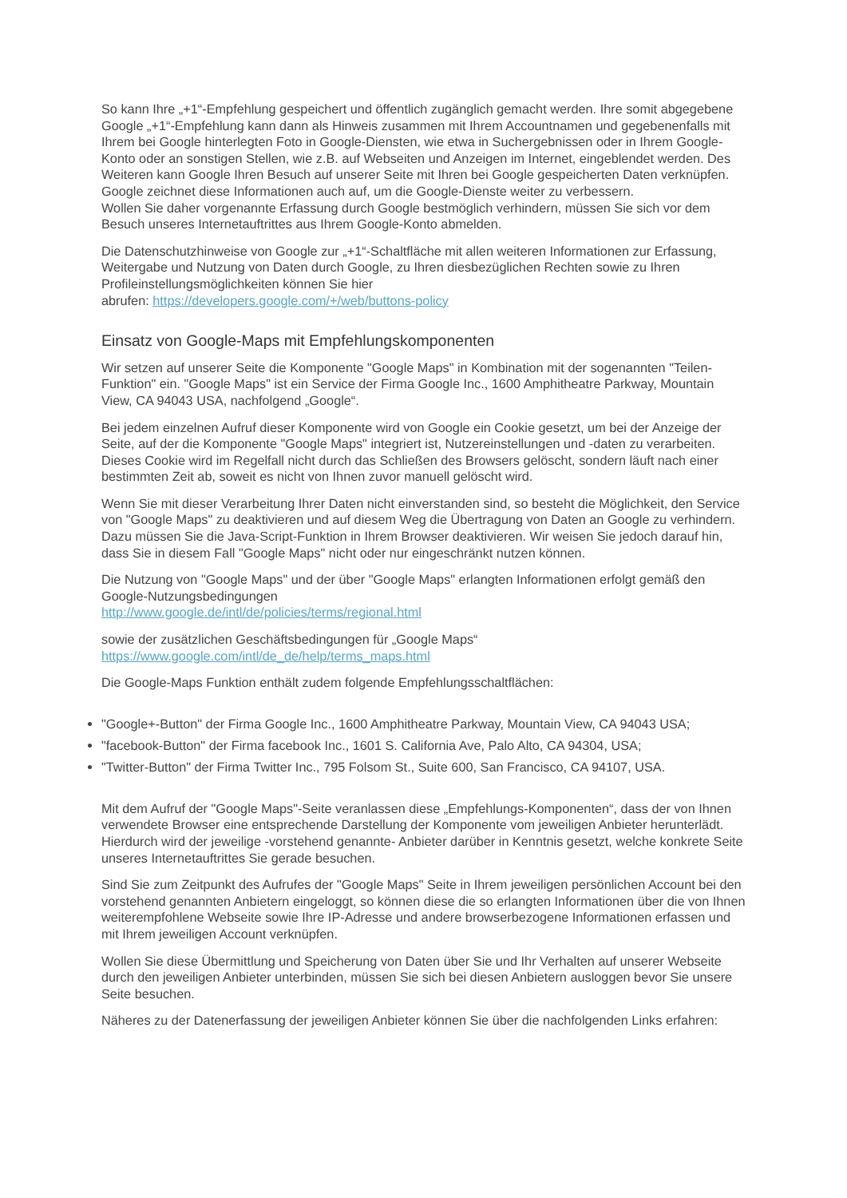So kann Ihre „+1“-Empfehlung gespeichert und öffentlich zugänglich gemacht werden. Ihre somit abgegebene Google „+1“-Empfehlung kann dann als Hinweis zusammen mit Ihrem Accountnamen und gegebenenfalls mit Ihrem bei Google hinterlegten Foto in Google-Diensten, wie etwa in Suchergebnissen oder in Ihrem Google-Konto oder an sonstigen Stellen, wie z.B. auf Webseiten und Anzeigen im Internet, eingeblendet werden. Des Weiteren kann Google Ihren Besuch auf unserer Seite mit Ihren bei Google gespeicherten Daten verknüpfen. Google zeichnet diese Informationen auch auf, um die Google-Dienste weiter zu verbessern.
Wollen Sie daher vorgenannte Erfassung durch Google bestmöglich verhindern, müssen Sie sich vor dem Besuch unseres Internetauftrittes aus Ihrem Google-Konto abmelden.
Die Datenschutzhinweise von Google zur „+1“-Schaltfläche mit allen weiteren Informationen zur Erfassung, Weitergabe und Nutzung von Daten durch Google, zu Ihren diesbezüglichen Rechten sowie zu Ihren Profileinstellungsmöglichkeiten können Sie hier
abrufen: https://developers.google.com/+/web/buttons-policy
Einsatz von Google-Maps mit Empfehlungskomponenten
Wir setzen auf unserer Seite die Komponente "Google Maps" in Kombination mit der sogenannten "Teilen-Funktion" ein. "Google Maps" ist ein Service der Firma Google Inc., 1600 Amphitheatre Parkway, Mountain View, CA 94043 USA, nachfolgend „Google“.
Bei jedem einzelnen Aufruf dieser Komponente wird von Google ein Cookie gesetzt, um bei der Anzeige der Seite, auf der die Komponente "Google Maps" integriert ist, Nutzereinstellungen und -daten zu verarbeiten. Dieses Cookie wird im Regelfall nicht durch das Schließen des Browsers gelöscht, sondern läuft nach einer bestimmten Zeit ab, soweit es nicht von Ihnen zuvor manuell gelöscht wird.
Wenn Sie mit dieser Verarbeitung Ihrer Daten nicht einverstanden sind, so besteht die Möglichkeit, den Service von "Google Maps" zu deaktivieren und auf diesem Weg die Übertragung von Daten an Google zu verhindern. Dazu müssen Sie die Java-Script-Funktion in Ihrem Browser deaktivieren. Wir weisen Sie jedoch darauf hin, dass Sie in diesem Fall "Google Maps" nicht oder nur eingeschränkt nutzen können.
Die Nutzung von "Google Maps" und der über "Google Maps" erlangten Informationen erfolgt gemäß den Google-Nutzungsbedingungen
http://www.google.de/intl/de/policies/terms/regional.html
sowie der zusätzlichen Geschäftsbedingungen für „Google Maps“
https://www.google.com/intl/de_de/help/terms_maps.html
Die Google-Maps Funktion enthält zudem folgende Empfehlungsschaltflächen:
"Google+-Button" der Firma Google Inc., 1600 Amphitheatre Parkway, Mountain View, CA 94043 USA;
"facebook-Button" der Firma facebook Inc., 1601 S. California Ave, Palo Alto, CA 94304, USA;
"Twitter-Button" der Firma Twitter Inc., 795 Folsom St., Suite 600, San Francisco, CA 94107, USA.
Mit dem Aufruf der "Google Maps"-Seite veranlassen diese „Empfehlungs-Komponenten“, dass der von Ihnen verwendete Browser eine entsprechende Darstellung der Komponente vom jeweiligen Anbieter herunterlädt. Hierdurch wird der jeweilige -vorstehend genannte- Anbieter darüber in Kenntnis gesetzt, welche konkrete Seite unseres Internetauftrittes Sie gerade besuchen.
Sind Sie zum Zeitpunkt des Aufrufes der "Google Maps" Seite in Ihrem jeweiligen persönlichen Account bei den vorstehend genannten Anbietern eingeloggt, so können diese die so erlangten Informationen über die von Ihnen weiterempfohlene Webseite sowie Ihre IP-Adresse und andere browserbezogene Informationen erfassen und mit Ihrem jeweiligen Account verknüpfen.
Wollen Sie diese Übermittlung und Speicherung von Daten über Sie und Ihr Verhalten auf unserer Webseite durch den jeweiligen Anbieter unterbinden, müssen Sie sich bei diesen Anbietern ausloggen bevor Sie unsere Seite besuchen.
Näheres zu der Datenerfassung der jeweiligen Anbieter können Sie über die nachfolgenden Links erfahren: